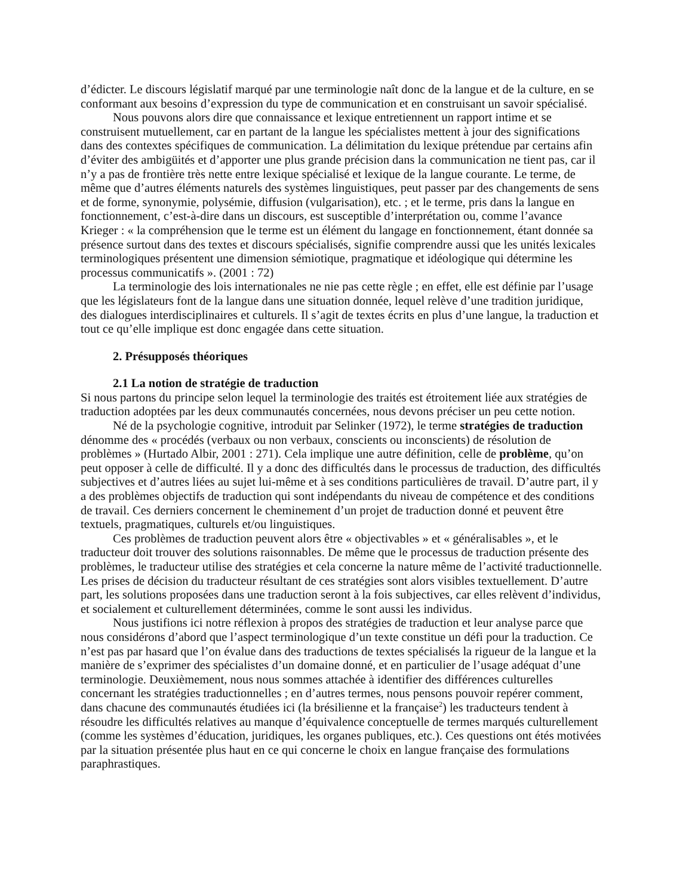d’édicter. Le discours législatif marqué par une terminologie naît donc de la langue et de la culture, en se conformant aux besoins d’expression du type de communication et en construisant un savoir spécialisé.
Nous pouvons alors dire que connaissance et lexique entretiennent un rapport intime et se construisent mutuellement, car en partant de la langue les spécialistes mettent à jour des significations dans des contextes spécifiques de communication. La délimitation du lexique prétendue par certains afin d’éviter des ambigüités et d’apporter une plus grande précision dans la communication ne tient pas, car il n’y a pas de frontière très nette entre lexique spécialisé et lexique de la langue courante. Le terme, de même que d’autres éléments naturels des systèmes linguistiques, peut passer par des changements de sens et de forme, synonymie, polysémie, diffusion (vulgarisation), etc. ; et le terme, pris dans la langue en fonctionnement, c’est-à-dire dans un discours, est susceptible d’interprétation ou, comme l’avance Krieger : « la compréhension que le terme est un élément du langage en fonctionnement, étant donnée sa présence surtout dans des textes et discours spécialisés, signifie comprendre aussi que les unités lexicales terminologiques présentent une dimension sémiotique, pragmatique et idéologique qui détermine les processus communicatifs ». (2001 : 72)
La terminologie des lois internationales ne nie pas cette règle ; en effet, elle est définie par l’usage que les législateurs font de la langue dans une situation donnée, lequel relève d’une tradition juridique, des dialogues interdisciplinaires et culturels. Il s’agit de textes écrits en plus d’une langue, la traduction et tout ce qu’elle implique est donc engagée dans cette situation.
2. Présupposés théoriques
2.1 La notion de stratégie de traduction
Si nous partons du principe selon lequel la terminologie des traités est étroitement liée aux stratégies de traduction adoptées par les deux communautés concernées, nous devons préciser un peu cette notion.
Né de la psychologie cognitive, introduit par Selinker (1972), le terme stratégies de traduction dénomme des « procédés (verbaux ou non verbaux, conscients ou inconscients) de résolution de problèmes » (Hurtado Albir, 2001 : 271). Cela implique une autre définition, celle de problème, qu’on peut opposer à celle de difficulté. Il y a donc des difficultés dans le processus de traduction, des difficultés subjectives et d’autres liées au sujet lui-même et à ses conditions particulières de travail. D’autre part, il y a des problèmes objectifs de traduction qui sont indépendants du niveau de compétence et des conditions de travail. Ces derniers concernent le cheminement d’un projet de traduction donné et peuvent être textuels, pragmatiques, culturels et/ou linguistiques.
Ces problèmes de traduction peuvent alors être « objectivables » et « généralisables », et le traducteur doit trouver des solutions raisonnables. De même que le processus de traduction présente des problèmes, le traducteur utilise des stratégies et cela concerne la nature même de l’activité traductionnelle. Les prises de décision du traducteur résultant de ces stratégies sont alors visibles textuellement. D’autre part, les solutions proposées dans une traduction seront à la fois subjectives, car elles relèvent d’individus, et socialement et culturellement déterminées, comme le sont aussi les individus.
Nous justifions ici notre réflexion à propos des stratégies de traduction et leur analyse parce que nous considérons d’abord que l’aspect terminologique d’un texte constitue un défi pour la traduction. Ce n’est pas par hasard que l’on évalue dans des traductions de textes spécialisés la rigueur de la langue et la manière de s’exprimer des spécialistes d’un domaine donné, et en particulier de l’usage adéquat d’une terminologie. Deuxièmement, nous nous sommes attachée à identifier des différences culturelles concernant les stratégies traductionnelles ; en d’autres termes, nous pensons pouvoir repérer comment, dans chacune des communautés étudiées ici (la brésilienne et la française<sup>2</sup>) les traducteurs tendent à résoudre les difficultés relatives au manque d’équivalence conceptuelle de termes marqués culturellement (comme les systèmes d’éducation, juridiques, les organes publiques, etc.). Ces questions ont étés motivées par la situation présentée plus haut en ce qui concerne le choix en langue française des formulations paraphrastiques.